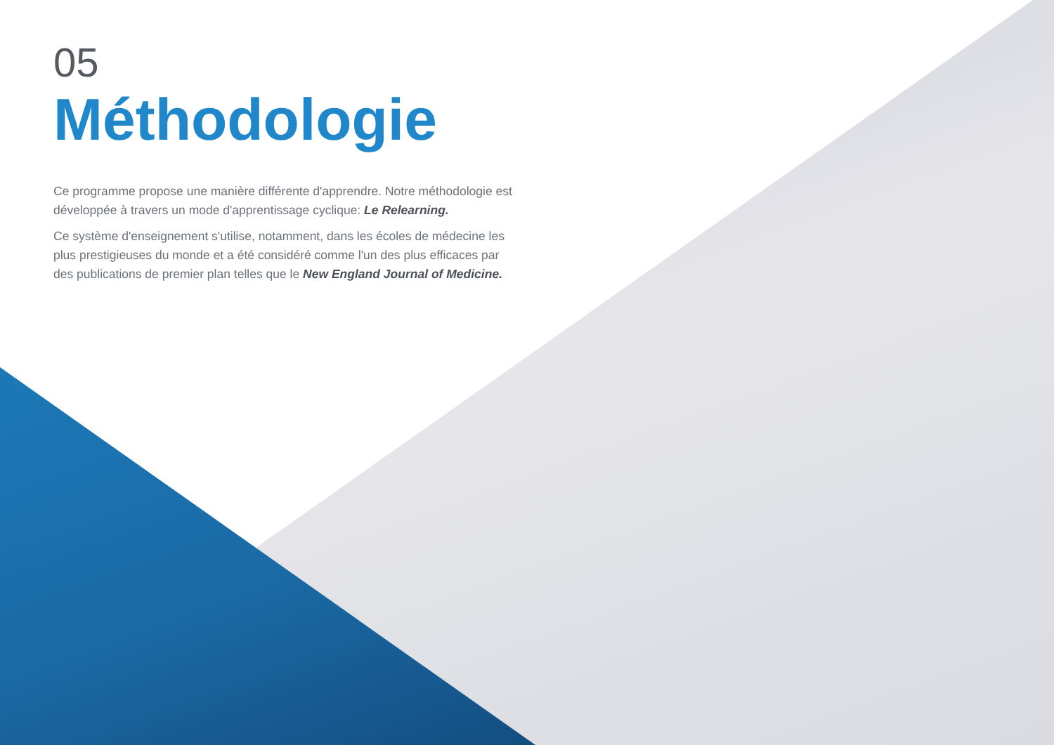05
Méthodologie
Ce programme propose une manière différente d'apprendre. Notre méthodologie est développée à travers un mode d'apprentissage cyclique: Le Relearning.
Ce système d'enseignement s'utilise, notamment, dans les écoles de médecine les plus prestigieuses du monde et a été considéré comme l'un des plus efficaces par des publications de premier plan telles que le New England Journal of Medicine.